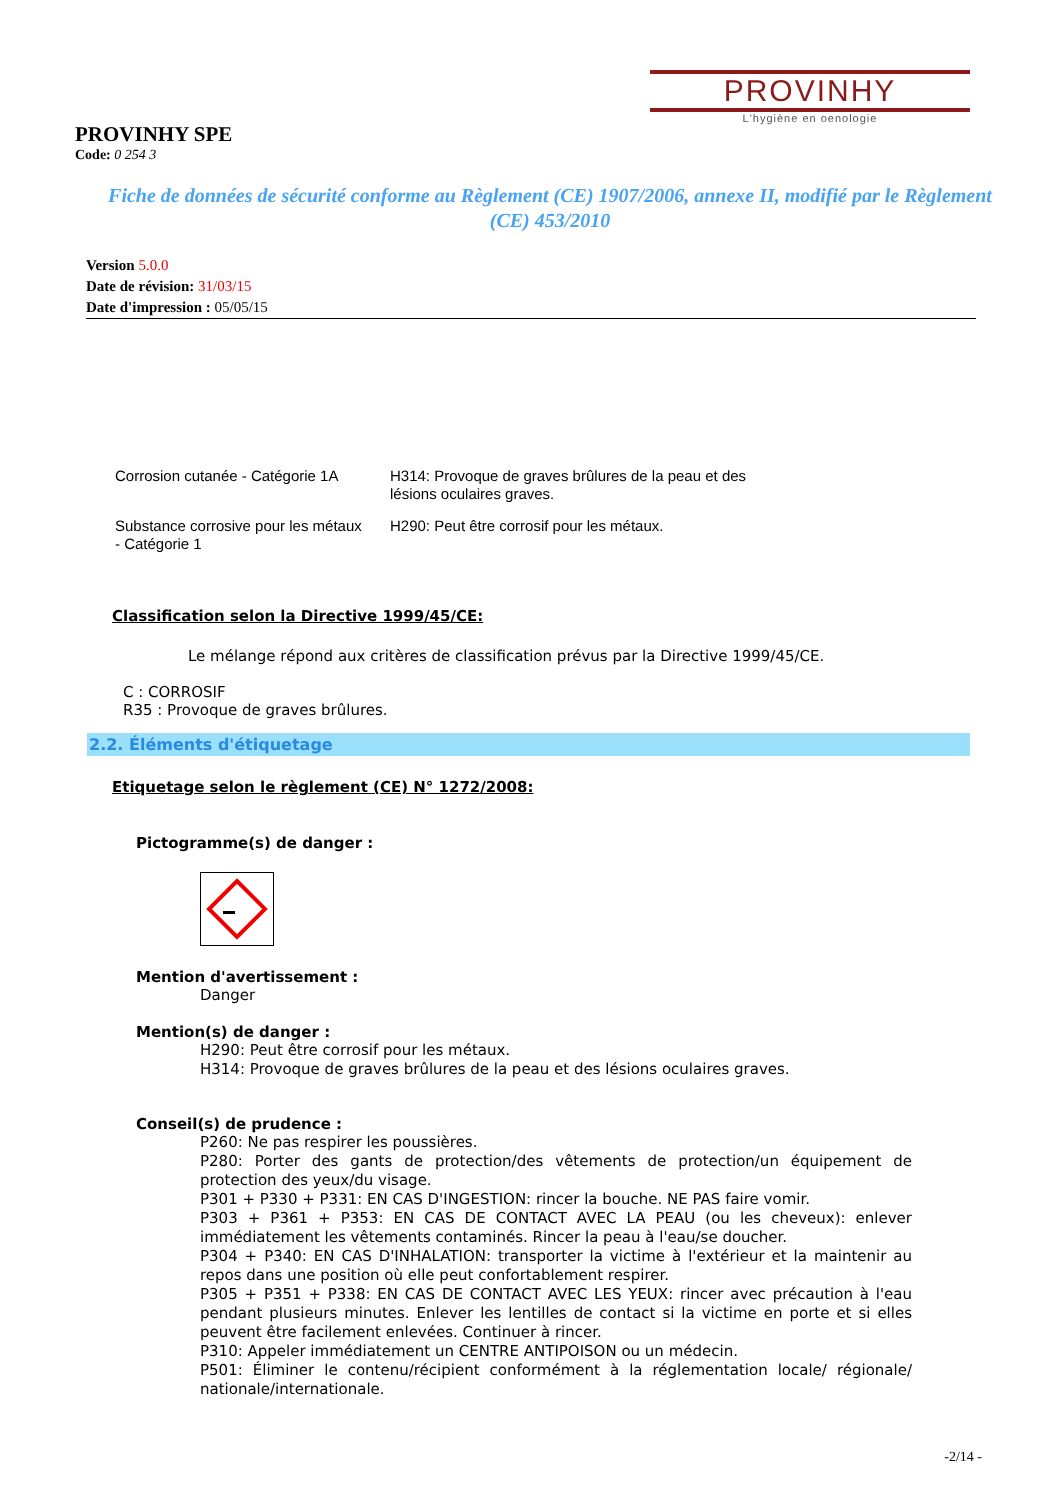PROVINHY
L'hygiène en oenologie
PROVINHY SPE
Code: 0 254 3
Fiche de données de sécurité conforme au Règlement (CE) 1907/2006, annexe II, modifié par le Règlement (CE) 453/2010
Version 5.0.0
Date de révision: 31/03/15
Date d'impression : 05/05/15
| Corrosion cutanée - Catégorie 1A | H314: Provoque de graves brûlures de la peau et des lésions oculaires graves. |
| Substance corrosive pour les métaux - Catégorie 1 | H290: Peut être corrosif pour les métaux. |
Classification selon la Directive 1999/45/CE:
Le mélange répond aux critères de classification prévus par la Directive 1999/45/CE.
C : CORROSIF
R35 : Provoque de graves brûlures.
2.2. Éléments d'étiquetage
Etiquetage selon le règlement (CE) N° 1272/2008:
Pictogramme(s) de danger :
Mention d'avertissement :
Danger
Mention(s) de danger :
H290: Peut être corrosif pour les métaux.
H314: Provoque de graves brûlures de la peau et des lésions oculaires graves.
Conseil(s) de prudence :
P260: Ne pas respirer les poussières.
P280: Porter des gants de protection/des vêtements de protection/un équipement de protection des yeux/du visage.
P301 + P330 + P331: EN CAS D'INGESTION: rincer la bouche. NE PAS faire vomir.
P303 + P361 + P353: EN CAS DE CONTACT AVEC LA PEAU (ou les cheveux): enlever immédiatement les vêtements contaminés. Rincer la peau à l'eau/se doucher.
P304 + P340: EN CAS D'INHALATION: transporter la victime à l'extérieur et la maintenir au repos dans une position où elle peut confortablement respirer.
P305 + P351 + P338: EN CAS DE CONTACT AVEC LES YEUX: rincer avec précaution à l'eau pendant plusieurs minutes. Enlever les lentilles de contact si la victime en porte et si elles peuvent être facilement enlevées. Continuer à rincer.
P310: Appeler immédiatement un CENTRE ANTIPOISON ou un médecin.
P501: Éliminer le contenu/récipient conformément à la réglementation locale/ régionale/ nationale/internationale.
-2/14 -